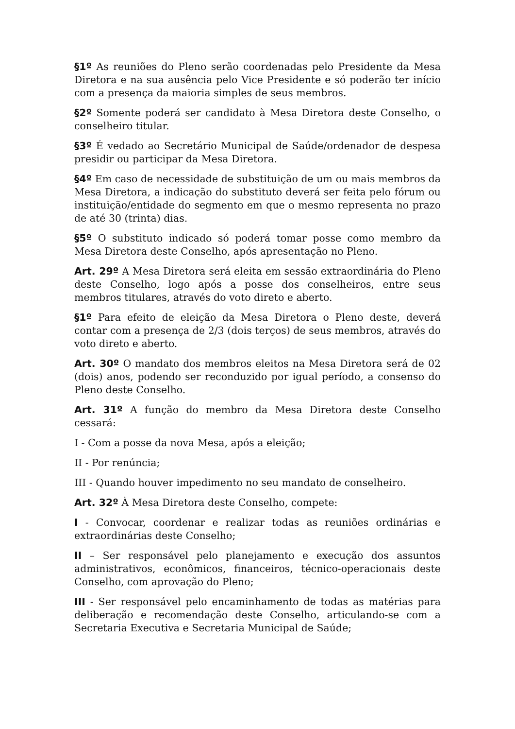§1º As reuniões do Pleno serão coordenadas pelo Presidente da Mesa Diretora e na sua ausência pelo Vice Presidente e só poderão ter início com a presença da maioria simples de seus membros.
§2º Somente poderá ser candidato à Mesa Diretora deste Conselho, o conselheiro titular.
§3º É vedado ao Secretário Municipal de Saúde/ordenador de despesa presidir ou participar da Mesa Diretora.
§4º Em caso de necessidade de substituição de um ou mais membros da Mesa Diretora, a indicação do substituto deverá ser feita pelo fórum ou instituição/entidade do segmento em que o mesmo representa no prazo de até 30 (trinta) dias.
§5º O substituto indicado só poderá tomar posse como membro da Mesa Diretora deste Conselho, após apresentação no Pleno.
Art. 29º A Mesa Diretora será eleita em sessão extraordinária do Pleno deste Conselho, logo após a posse dos conselheiros, entre seus membros titulares, através do voto direto e aberto.
§1º Para efeito de eleição da Mesa Diretora o Pleno deste, deverá contar com a presença de 2/3 (dois terços) de seus membros, através do voto direto e aberto.
Art. 30º O mandato dos membros eleitos na Mesa Diretora será de 02 (dois) anos, podendo ser reconduzido por igual período, a consenso do Pleno deste Conselho.
Art. 31º A função do membro da Mesa Diretora deste Conselho cessará:
I - Com a posse da nova Mesa, após a eleição;
II - Por renúncia;
III - Quando houver impedimento no seu mandato de conselheiro.
Art. 32º À Mesa Diretora deste Conselho, compete:
I - Convocar, coordenar e realizar todas as reuniões ordinárias e extraordinárias deste Conselho;
II – Ser responsável pelo planejamento e execução dos assuntos administrativos, econômicos, financeiros, técnico-operacionais deste Conselho, com aprovação do Pleno;
III - Ser responsável pelo encaminhamento de todas as matérias para deliberação e recomendação deste Conselho, articulando-se com a Secretaria Executiva e Secretaria Municipal de Saúde;